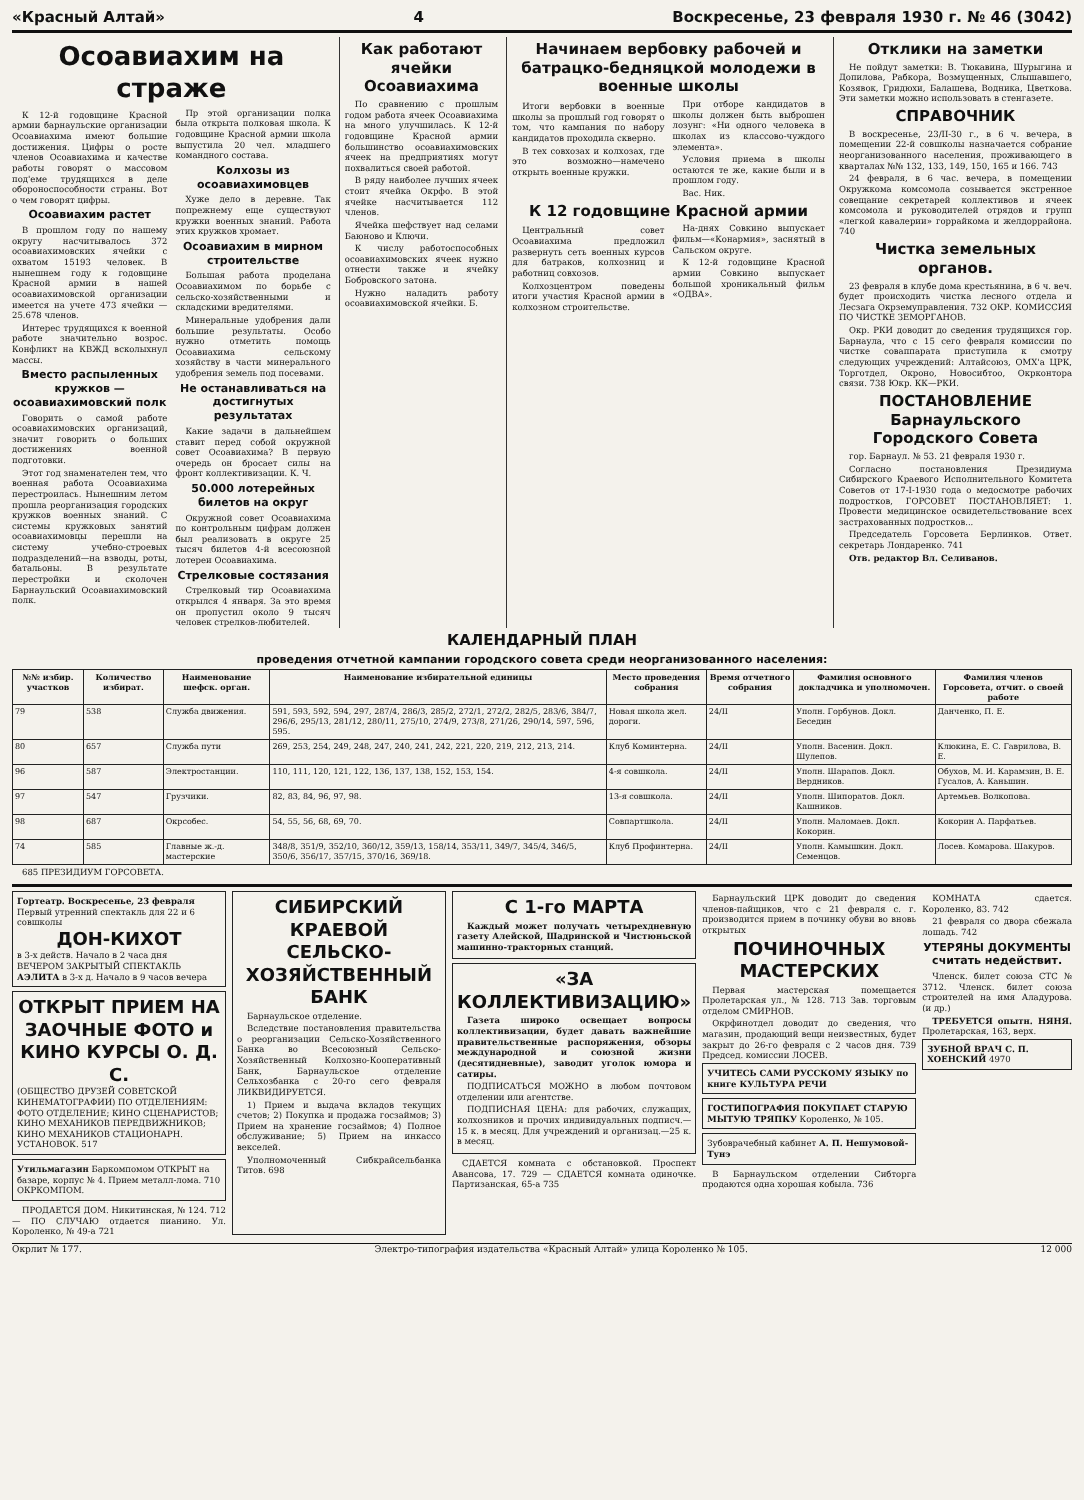«Красный Алтай» 4 Воскресенье, 23 февраля 1930 г. № 46 (3042)
Осоавиахим на страже
К 12-й годовщине Красной армии барнаульские организации Осоавиахима имеют большие достижения. Цифры о росте членов Осоавиахима и качестве работы говорят о массовом под'еме трудящихся в деле обороноспособности страны. Вот о чем говорят цифры.
Осоавиахим растет
В прошлом году по нашему округу насчитывалось 372 осоавиахимовских ячейки с охватом 15193 человек. В нынешнем году к годовщине Красной армии в нашей осоавиахимовской организации имеется на учете 473 ячейки —25.678 членов.
Интерес трудящихся к военной работе значительно возрос. Конфликт на КВЖД всколыхнул массы.
Вместо распыленных кружков —осоавиахимовский полк
Говорить о самой работе осоавиахимовских организаций, значит говорить о больших достижениях военной подготовки.
Этот год знаменателен тем, что военная работа Осоавиахима перестроилась. Нынешним летом прошла реорганизация городских кружков военных знаний. С системы кружковых занятий осоавиахимовцы перешли на систему учебно-строевых подразделений—на взводы, роты, батальоны. В результате перестройки и сколочен Барнаульский Осоавиахимовский полк.
Пр этой организации полка была открыта полковая школа. К годовщине Красной армии школа выпустила 20 чел. младшего командного состава.
Колхозы из осоавиахимовцев
Хуже дело в деревне. Так попрежнему еще существуют кружки военных знаний. Работа этих кружков хромает.
Осоавиахим в мирном строительстве
Большая работа проделана Осоавиахимом по борьбе с сельско-хозяйственными и складскими вредителями.
Минеральные удобрения дали большие результаты. Особо нужно отметить помощь Осоавиахима сельскому хозяйству в части минерального удобрения земель под посевами.
Не останавливаться на достигнутых результатах
Какие задачи в дальнейшем ставит перед собой окружной совет Осоавиахима? В первую очередь он бросает силы на фронт коллективизации. К. Ч.
50.000 лотерейных билетов на округ
Окружной совет Осоавиахима по контрольным цифрам должен был реализовать в округе 25 тысяч билетов 4-й всесоюзной лотереи Осоавиахима.
Стрелковые состязания
Стрелковый тир Осоавиахима открылся 4 января. За это время он пропустил около 9 тысяч человек стрелков-любителей.
Как работают ячейки Осоавиахима
По сравнению с прошлым годом работа ячеек Осоавиахима на много улучшилась. К 12-й годовщине Красной армии большинство осоавиахимовских ячеек на предприятиях могут похвалиться своей работой.
В ряду наиболее лучших ячеек стоит ячейка Окрфо. В этой ячейке насчитывается 112 членов.
Ячейка шефствует над селами Баюново и Ключи.
К числу работоспособных осоавиахимовских ячеек нужно отнести также и ячейку Бобровского затона.
Нужно наладить работу осоавиахимовской ячейки. Б.
Начинаем вербовку рабочей и батрацко-бедняцкой молодежи в военные школы
Итоги вербовки в военные школы за прошлый год говорят о том, что кампания по набору кандидатов проходила скверно.
В тех совхозах и колхозах, где это возможно—намечено открыть военные кружки.
При отборе кандидатов в школы должен быть выброшен лозунг: «Ни одного человека в школах из классово-чуждого элемента».
Условия приема в школы остаются те же, какие были и в прошлом году.
Вас. Ник.
К 12 годовщине Красной армии
Центральный совет Осоавиахима предложил развернуть сеть военных курсов для батраков, колхозниц и работниц совхозов.
Колхозцентром поведены итоги участия Красной армии в колхозном строительстве.
На-днях Совкино выпускает фильм—«Конармия», заснятый в Сальском округе.
К 12-й годовщине Красной армии Совкино выпускает большой хроникальный фильм «ОДВА».
Отклики на заметки
Не пойдут заметки: В. Тюкавина, Шурыгина и Допилова, Рабкора, Возмущенных, Слышавшего, Козявок, Гридюхи, Балашева, Водника, Цветкова. Эти заметки можно использовать в стенгазете.
СПРАВОЧНИК
В воскресенье, 23/II-30 г., в 6 ч. вечера, в помещении 22-й совшколы назначается собрание неорганизованного населения, проживающего в кварталах №№ 132, 133, 149, 150, 165 и 166. 743
24 февраля, в 6 час. вечера, в помещении Окружкома комсомола созывается экстренное совещание секретарей коллективов и ячеек комсомола и руководителей отрядов и групп «легкой кавалерии» горрайкома и желдоррайона. 740
Чистка земельных органов.
23 февраля в клубе дома крестьянина, в 6 ч. веч. будет происходить чистка лесного отдела и Лесзага Окрземуправления. 732 ОКР. КОМИССИЯ ПО ЧИСТКЕ ЗЕМОРГАНОВ.
Окр. РКИ доводит до сведения трудящихся гор. Барнаула, что с 15 сего февраля комиссии по чистке соваппарата приступила к смотру следующих учреждений: Алтайсоюз, ОМХ'а ЦРК, Торготдел, Окроно, Новосибтоо, Окрконтора связи. 738 Юкр. КК—РКИ.
ПОСТАНОВЛЕНИЕ Барнаульского Городского Совета
гор. Барнаул. № 53. 21 февраля 1930 г.
Согласно постановления Президиума Сибирского Краевого Исполнительного Комитета Советов от 17-I-1930 года о медосмотре рабочих подростков, ГОРСОВЕТ ПОСТАНОВЛЯЕТ: 1. Провести медицинское освидетельствование всех застрахованных подростков...
Председатель Горсовета Берлинков. Ответ. секретарь Лондаренко. 741
Отв. редактор Вл. Селиванов.
КАЛЕНДАРНЫЙ ПЛАН
проведения отчетной кампании городского совета среди неорганизованного населения:
| №№ избир. участков | Количество избират. | Наименование шефск. орган. | Наименование избирательной единицы | Место проведения собрания | Время отчетного собрания | Фамилия основного докладчика и уполномочен. | Фамилия членов Горсовета, отчит. о своей работе |
| --- | --- | --- | --- | --- | --- | --- | --- |
| 79 | 538 | Служба движения. | 591, 593, 592, 594, 297, 287/4, 286/3, 285/2, 272/1, 272/2, 282/5, 283/6, 384/7, 296/6, 295/13, 281/12, 280/11, 275/10, 274/9, 273/8, 271/26, 290/14, 597, 596, 595. | Новая школа жел. дороги. | 24/II | Уполн. Горбунов. Докл. Беседин | Данченко, П. Е. |
| 80 | 657 | Служба пути | 269, 253, 254, 249, 248, 247, 240, 241, 242, 221, 220, 219, 212, 213, 214. | Клуб Коминтерна. | 24/II | Уполн. Васенин. Докл. Шулепов. | Клюкина, Е. С. Гаврилова, В. Е. |
| 96 | 587 | Электростанции. | 110, 111, 120, 121, 122, 136, 137, 138, 152, 153, 154. | 4-я совшкола. | 24/II | Уполн. Шарапов. Докл. Вердников. | Обухов, М. И. Карамзин, В. Е. Гусалов, А. Каньшин. |
| 97 | 547 | Грузчики. | 82, 83, 84, 96, 97, 98. | 13-я совшкола. | 24/II | Уполн. Шипоратов. Докл. Кашников. | Артемьев. Волкопова. |
| 98 | 687 | Окрсобес. | 54, 55, 56, 68, 69, 70. | Совпартшкола. | 24/II | Уполн. Маломаев. Докл. Кокорин. | Кокорин А. Парфатьев. |
| 74 | 585 | Главные ж.-д. мастерские | 348/8, 351/9, 352/10, 360/12, 359/13, 158/14, 353/11, 349/7, 345/4, 346/5, 350/6, 356/17, 357/15, 370/16, 369/18. | Клуб Профинтерна. | 24/II | Уполн. Камышкин. Докл. Семенцов. | Лосев. Комарова. Шакуров. |
685 ПРЕЗИДИУМ ГОРСОВЕТА.
Гортеатр. Воскресенье, 23 февраля
Первый утренний спектакль для 22 и 6 совшколы
ДОН-КИХОТ
в 3-х действ. Начало в 2 часа дня
ВЕЧЕРОМ ЗАКРЫТЫЙ СПЕКТАКЛЬ АЭЛИТА в 3-х д. Начало в 9 часов вечера
ОТКРЫТ ПРИЕМ НА ЗАОЧНЫЕ ФОТО и КИНО КУРСЫ О. Д. С.
(ОБЩЕСТВО ДРУЗЕЙ СОВЕТСКОЙ КИНЕМАТОГРАФИИ) ПО ОТДЕЛЕНИЯМ: ФОТО ОТДЕЛЕНИЕ; КИНО СЦЕНАРИСТОВ; КИНО МЕХАНИКОВ ПЕРЕДВИЖНИКОВ; КИНО МЕХАНИКОВ СТАЦИОНАРН. УСТАНОВОК. 517
Утильмагазин Баркомпомом ОТКРЫТ на базаре, корпус № 4. Прием металл-лома. 710 ОКРКОМПОМ.
ПРОДАЕТСЯ ДОМ. Никитинская, № 124. 712 — ПО СЛУЧАЮ отдается пианино. Ул. Короленко, № 49-а 721
СИБИРСКИЙ КРАЕВОЙ СЕЛЬСКО-ХОЗЯЙСТВЕННЫЙ БАНК
Барнаульское отделение.
Вследствие постановления правительства о реорганизации Сельско-Хозяйственного Банка во Всесоюзный Сельско-Хозяйственный Колхозно-Кооперативный Банк, Барнаульское отделение Сельхозбанка с 20-го сего февраля ЛИКВИДИРУЕТСЯ.
1) Прием и выдача вкладов текущих счетов; 2) Покупка и продажа госзаймов; 3) Прием на хранение госзаймов; 4) Полное обслуживание; 5) Прием на инкассо векселей.
Уполномоченный Сибкрайсельбанка Титов. 698
С 1-го МАРТА
Каждый может получать четырехдневную газету Алейской, Шадринской и Чистюньской машинно-тракторных станций.
«ЗА КОЛЛЕКТИВИЗАЦИЮ»
Газета широко освещает вопросы коллективизации, будет давать важнейшие правительственные распоряжения, обзоры международной и союзной жизни (десятидневные), заводит уголок юмора и сатиры.
ПОДПИСАТЬСЯ МОЖНО в любом почтовом отделении или агентстве.
ПОДПИСНАЯ ЦЕНА: для рабочих, служащих, колхозников и прочих индивидуальных подписч.—15 к. в месяц. Для учреждений и организац.—25 к. в месяц.
СДАЕТСЯ комната с обстановкой. Проспект Авансова, 17. 729 — СДАЕТСЯ комната одиночке. Партизанская, 65-а 735
Барнаульский ЦРК доводит до сведения членов-пайщиков, что с 21 февраля с. г. производится прием в починку обуви во вновь открытых
ПОЧИНОЧНЫХ МАСТЕРСКИХ
Первая мастерская помещается Пролетарская ул., № 128. 713 Зав. торговым отделом СМИРНОВ.
Окрфинотдел доводит до сведения, что магазин, продающий вещи неизвестных, будет закрыт до 26-го февраля с 2 часов дня. 739 Председ. комиссии ЛОСЕВ.
УЧИТЕСЬ САМИ РУССКОМУ ЯЗЫКУ по книге КУЛЬТУРА РЕЧИ
ГОСТИПОГРАФИЯ ПОКУПАЕТ СТАРУЮ МЫТУЮ ТРЯПКУ Короленко, № 105.
Зубоврачебный кабинет А. П. Нешумовой-Тунэ
В Барнаульском отделении Сибторга продаются одна хорошая кобыла. 736
КОМНАТА сдается. Короленко, 83. 742
21 февраля со двора сбежала лошадь. 742
УТЕРЯНЫ ДОКУМЕНТЫ считать недействит.
Членск. билет союза СТС № 3712. Членск. билет союза строителей на имя Аладурова. (и др.)
ТРЕБУЕТСЯ опытн. НЯНЯ. Пролетарская, 163, верх.
ЗУБНОЙ ВРАЧ С. П. ХОЕНСКИЙ 4970
Окрлит № 177. Электро-типография издательства «Красный Алтай» улица Короленко № 105. 12 000